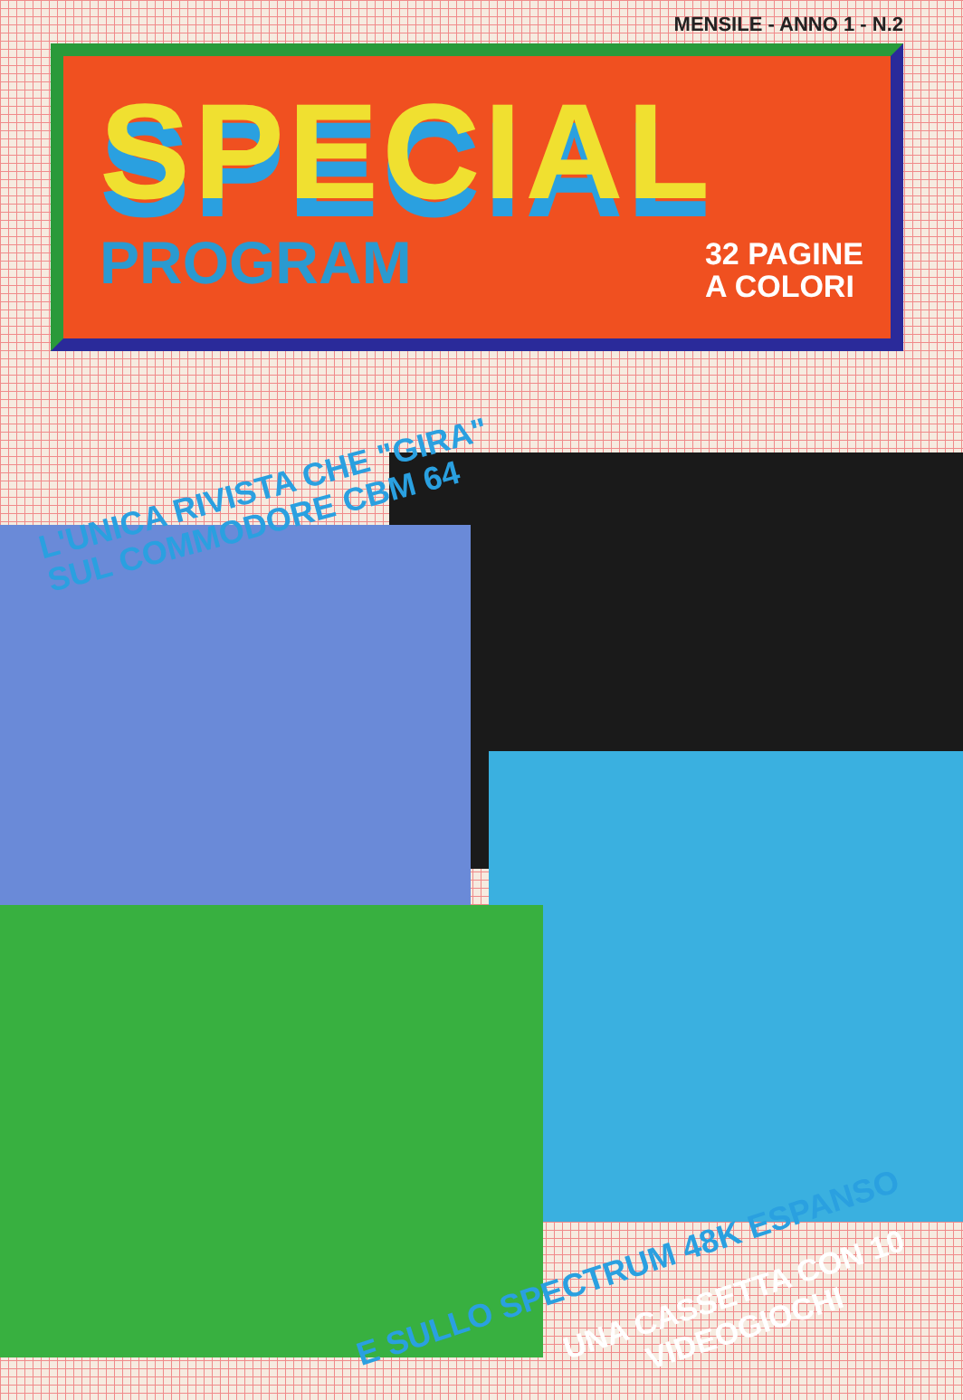MENSILE - ANNO 1 - N.2
SPECIAL
PROGRAM
32 PAGINE
A COLORI
L'UNICA RIVISTA CHE "GIRA"
SUL COMMODORE CBM 64
E SULLO SPECTRUM 48K ESPANSO
UNA CASSETTA CON 10
VIDEOGIOCHI